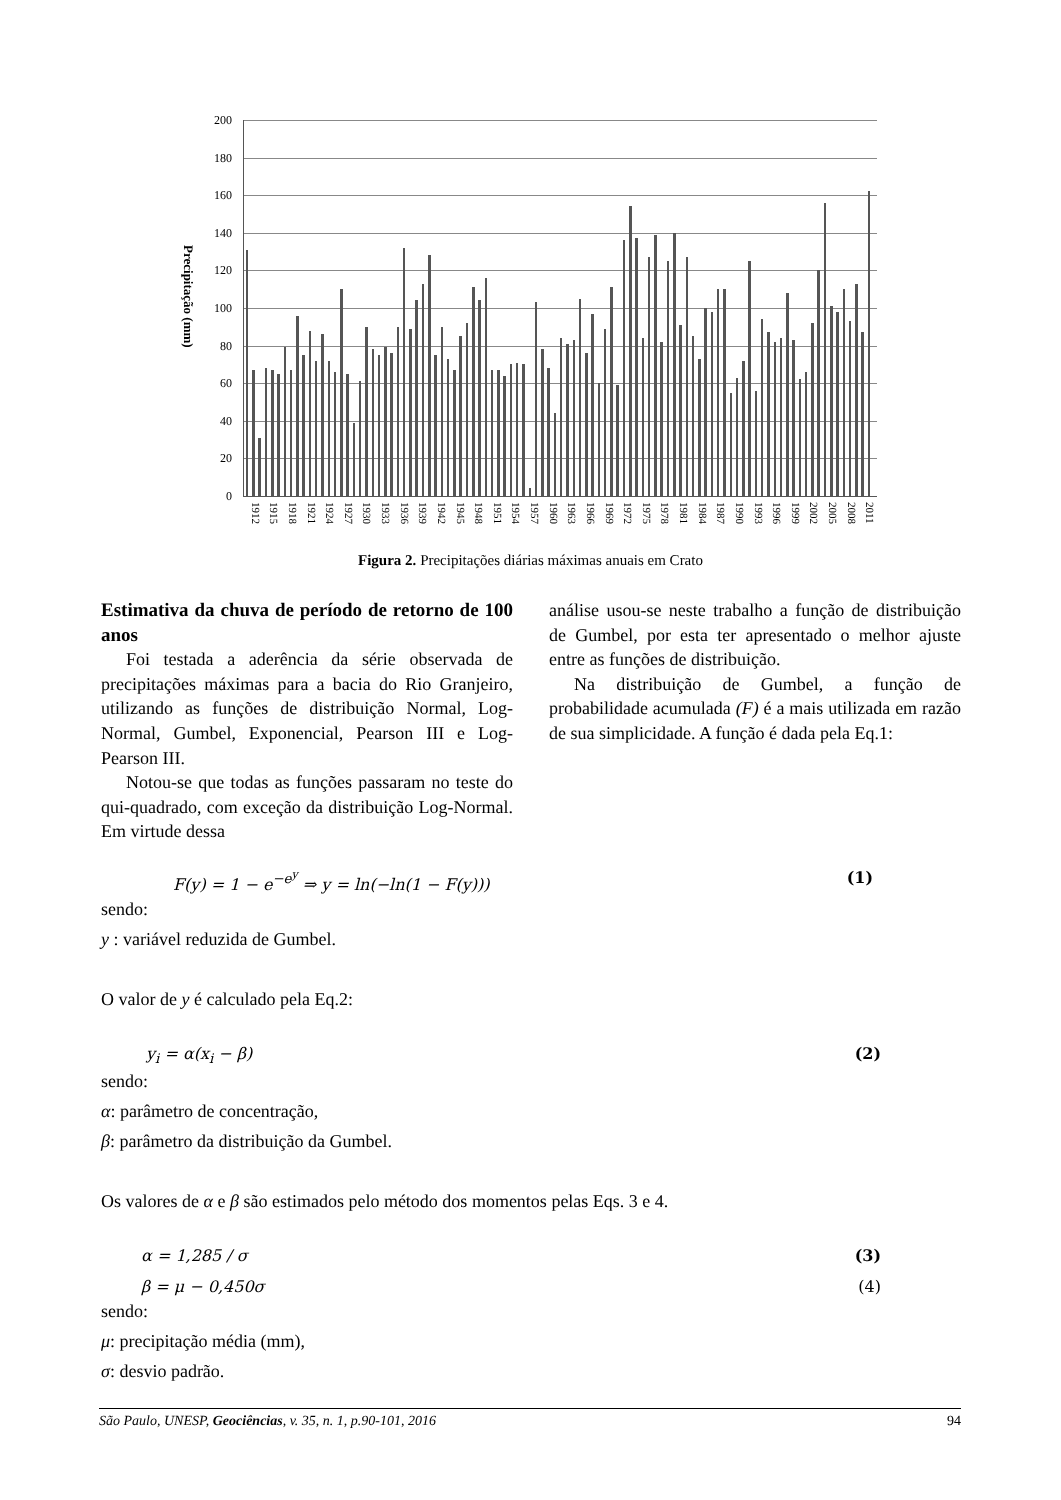Precipitação (mm)
200
180
160
140
120
100
80
60
40
20
0
1912
1915
1918
1921
1924
1927
1930
1933
1936
1939
1942
1945
1948
1951
1954
1957
1960
1963
1966
1969
1972
1975
1978
1981
1984
1987
1990
1993
1996
1999
2002
2005
2008
2011
Figura 2. Precipitações diárias máximas anuais em Crato
Estimativa da chuva de período de retorno de 100 anos
Foi testada a aderência da série observada de precipitações máximas para a bacia do Rio Granjeiro, utilizando as funções de distribuição Normal, Log-Normal, Gumbel, Exponencial, Pearson III e Log-Pearson III.
Notou-se que todas as funções passaram no teste do qui-quadrado, com exceção da distribuição Log-Normal. Em virtude dessa
análise usou-se neste trabalho a função de distribuição de Gumbel, por esta ter apresentado o melhor ajuste entre as funções de distribuição.
Na distribuição de Gumbel, a função de probabilidade acumulada (F) é a mais utilizada em razão de sua simplicidade. A função é dada pela Eq.1:
F(y) = 1 − e<sup>−e<sup>y</sup></sup> ⇒ y = ln(−ln(1 − F(y))) (1)
sendo:
y : variável reduzida de Gumbel.
O valor de y é calculado pela Eq.2:
y<sub>i</sub> = α(x<sub>i</sub> − β) (2)
sendo:
α: parâmetro de concentração,
β: parâmetro da distribuição da Gumbel.
Os valores de α e β são estimados pelo método dos momentos pelas Eqs. 3 e 4.
α = 1,285 / σ (3)
β = μ − 0,450σ (4)
sendo:
μ: precipitação média (mm),
σ: desvio padrão.
São Paulo, UNESP, Geociências, v. 35, n. 1, p.90-101, 2016 94